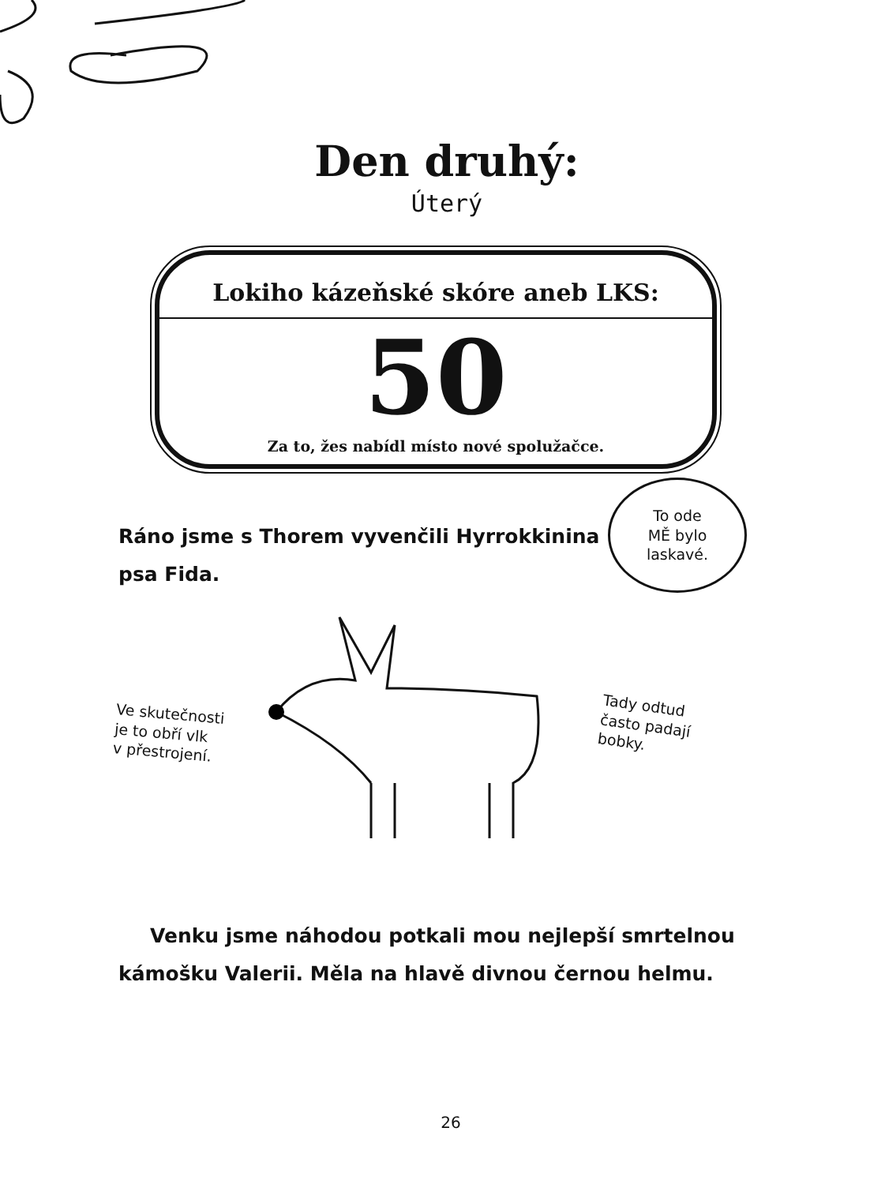Den druhý:
Úterý
Lokiho kázeňské skóre aneb LKS:
50
Za to, žes nabídl místo nové spolužačce.
To ode
MĚ bylo
laskavé.
Ráno jsme s Thorem vyvenčili Hyrrokkinina psa Fida.
Ve skutečnosti
je to obří vlk
v přestrojení.
Tady odtud
často padají
bobky.
Venku jsme náhodou potkali mou nejlepší smrtelnou kámošku Valerii. Měla na hlavě divnou černou helmu.
26